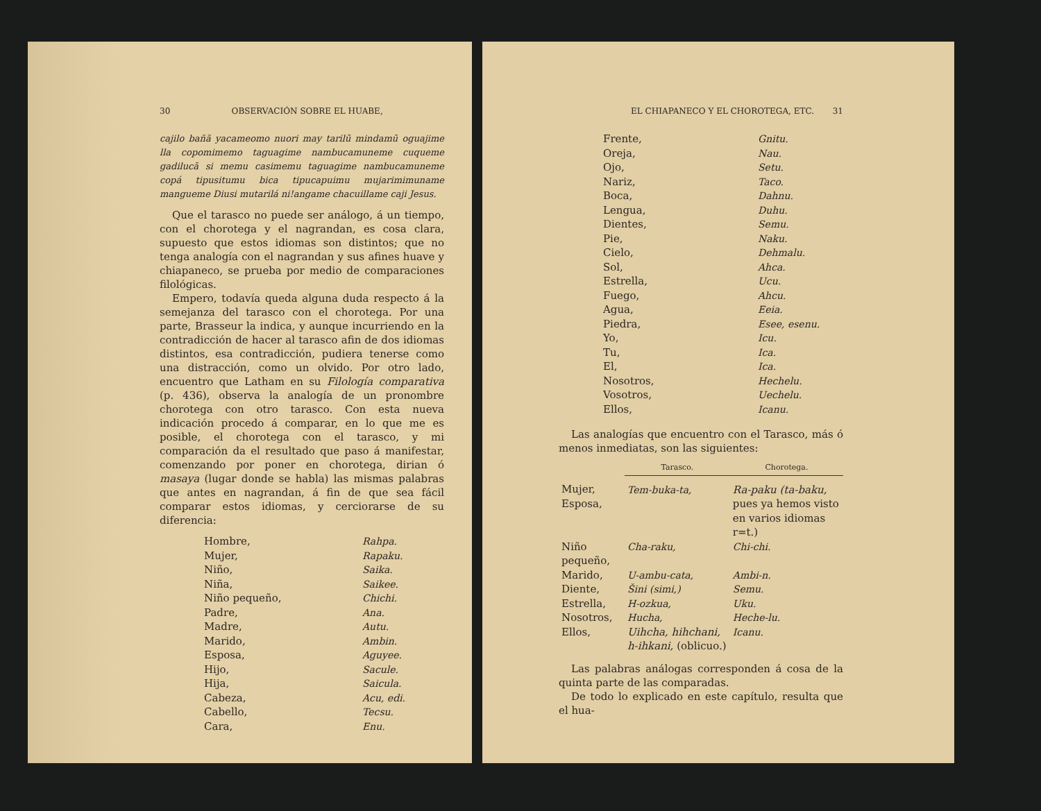30 OBSERVACIÓN SOBRE EL HUABE,
cajilo bañã yacameomo nuori may tarilū mindamū oguajime lla copomimemo taguagime nambucamuneme cuqueme gadilucā si memu casimemu taguagime nambucamuneme copá tipusitumu bica tipucapuimu mujarimimuname mangueme Diusi mutarilá ni!angame chacuillame caji Jesus.
Que el tarasco no puede ser análogo, á un tiempo, con el chorotega y el nagrandan, es cosa clara, supuesto que estos idiomas son distintos; que no tenga analogía con el nagrandan y sus afines huave y chiapaneco, se prueba por medio de comparaciones filológicas.
Empero, todavía queda alguna duda respecto á la semejanza del tarasco con el chorotega. Por una parte, Brasseur la indica, y aunque incurriendo en la contradicción de hacer al tarasco afin de dos idiomas distintos, esa contradicción, pudiera tenerse como una distracción, como un olvido. Por otro lado, encuentro que Latham en su Filología comparativa (p. 436), observa la analogía de un pronombre chorotega con otro tarasco. Con esta nueva indicación procedo á comparar, en lo que me es posible, el chorotega con el tarasco, y mi comparación da el resultado que paso á manifestar, comenzando por poner en chorotega, dirian ó masaya (lugar donde se habla) las mismas palabras que antes en nagrandan, á fin de que sea fácil comparar estos idiomas, y cerciorarse de su diferencia:
| Hombre, | Rahpa. |
| Mujer, | Rapaku. |
| Niño, | Saika. |
| Niña, | Saikee. |
| Niño pequeño, | Chichi. |
| Padre, | Ana. |
| Madre, | Autu. |
| Marido, | Ambin. |
| Esposa, | Aguyee. |
| Hijo, | Sacule. |
| Hija, | Saicula. |
| Cabeza, | Acu, edi. |
| Cabello, | Tecsu. |
| Cara, | Enu. |
EL CHIAPANECO Y EL CHOROTEGA, ETC. 31
| Frente, | Gnitu. |
| Oreja, | Nau. |
| Ojo, | Setu. |
| Nariz, | Taco. |
| Boca, | Dahnu. |
| Lengua, | Duhu. |
| Dientes, | Semu. |
| Pie, | Naku. |
| Cielo, | Dehmalu. |
| Sol, | Ahca. |
| Estrella, | Ucu. |
| Fuego, | Ahcu. |
| Agua, | Eeia. |
| Piedra, | Esee, esenu. |
| Yo, | Icu. |
| Tu, | Ica. |
| El, | Ica. |
| Nosotros, | Hechelu. |
| Vosotros, | Uechelu. |
| Ellos, | Icanu. |
Las analogías que encuentro con el Tarasco, más ó menos inmediatas, son las siguientes:
| | Tarasco. | Chorotega. |
| --- | --- | --- |
| Mujer, Esposa, | Tem-buka-ta, | Ra-paku (ta-baku, pues ya hemos visto en varios idiomas r=t.) |
| Niño pequeño, | Cha-raku, | Chi-chi. |
| Marido, | U-ambu-cata, | Ambi-n. |
| Diente, | Šini (simi,) | Semu. |
| Estrella, | H-ozkua, | Uku. |
| Nosotros, | Hucha, | Heche-lu. |
| Ellos, | Uihcha, hihchani, h-ihkani, (oblicuo.) | Icanu. |
Las palabras análogas corresponden á cosa de la quinta parte de las comparadas.
De todo lo explicado en este capítulo, resulta que el hua-